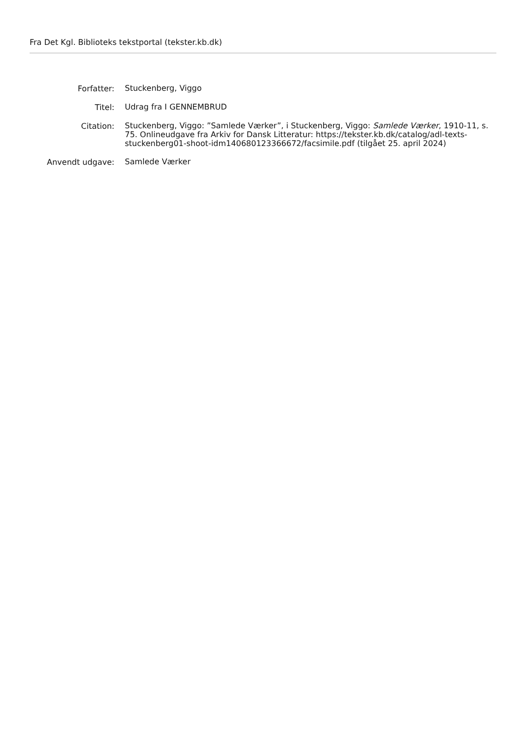Fra Det Kgl. Biblioteks tekstportal (tekster.kb.dk)
Forfatter:
Stuckenberg, Viggo
Titel:
Udrag fra I GENNEMBRUD
Citation:
Stuckenberg, Viggo: ”Samlede Værker”, i Stuckenberg, Viggo: Samlede Værker, 1910-11, s. 75. Onlineudgave fra Arkiv for Dansk Litteratur: https://tekster.kb.dk/catalog/adl-texts-stuckenberg01-shoot-idm140680123366672/facsimile.pdf (tilgået 25. april 2024)
Anvendt udgave:
Samlede Værker